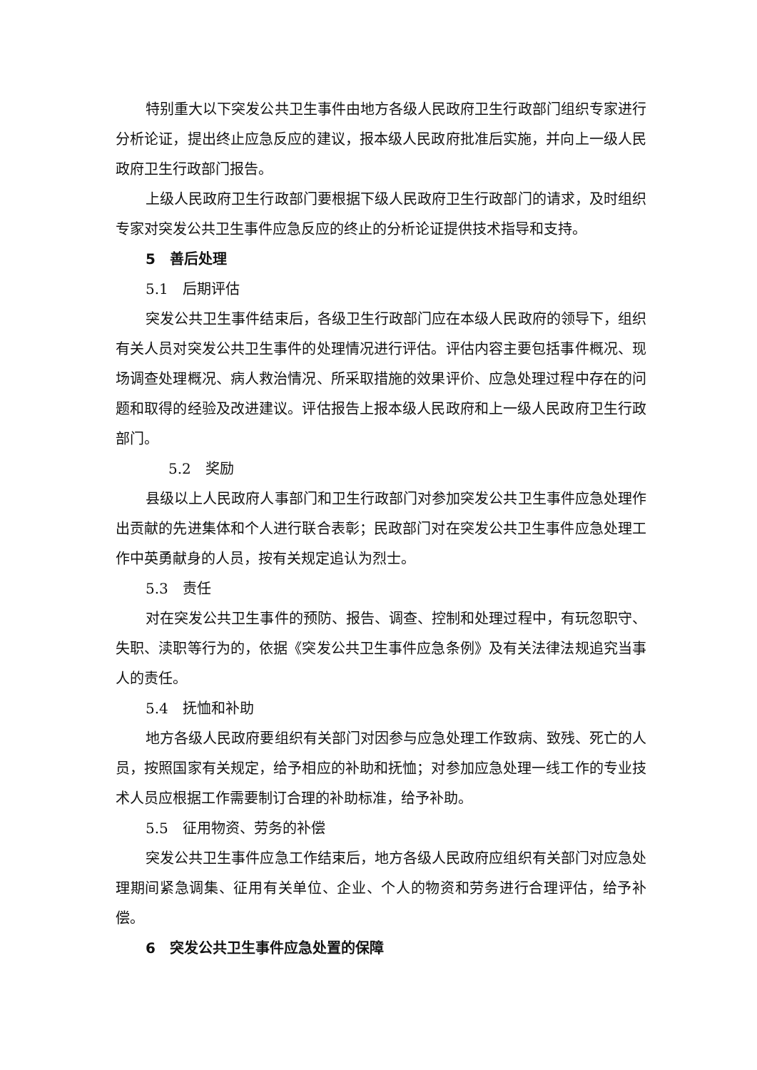特别重大以下突发公共卫生事件由地方各级人民政府卫生行政部门组织专家进行分析论证，提出终止应急反应的建议，报本级人民政府批准后实施，并向上一级人民政府卫生行政部门报告。
上级人民政府卫生行政部门要根据下级人民政府卫生行政部门的请求，及时组织专家对突发公共卫生事件应急反应的终止的分析论证提供技术指导和支持。
5　善后处理
5.1　后期评估
突发公共卫生事件结束后，各级卫生行政部门应在本级人民政府的领导下，组织有关人员对突发公共卫生事件的处理情况进行评估。评估内容主要包括事件概况、现场调查处理概况、病人救治情况、所采取措施的效果评价、应急处理过程中存在的问题和取得的经验及改进建议。评估报告上报本级人民政府和上一级人民政府卫生行政部门。
5.2　奖励
县级以上人民政府人事部门和卫生行政部门对参加突发公共卫生事件应急处理作出贡献的先进集体和个人进行联合表彰；民政部门对在突发公共卫生事件应急处理工作中英勇献身的人员，按有关规定追认为烈士。
5.3　责任
对在突发公共卫生事件的预防、报告、调查、控制和处理过程中，有玩忽职守、失职、渎职等行为的，依据《突发公共卫生事件应急条例》及有关法律法规追究当事人的责任。
5.4　抚恤和补助
地方各级人民政府要组织有关部门对因参与应急处理工作致病、致残、死亡的人员，按照国家有关规定，给予相应的补助和抚恤；对参加应急处理一线工作的专业技术人员应根据工作需要制订合理的补助标准，给予补助。
5.5　征用物资、劳务的补偿
突发公共卫生事件应急工作结束后，地方各级人民政府应组织有关部门对应急处理期间紧急调集、征用有关单位、企业、个人的物资和劳务进行合理评估，给予补偿。
6　突发公共卫生事件应急处置的保障